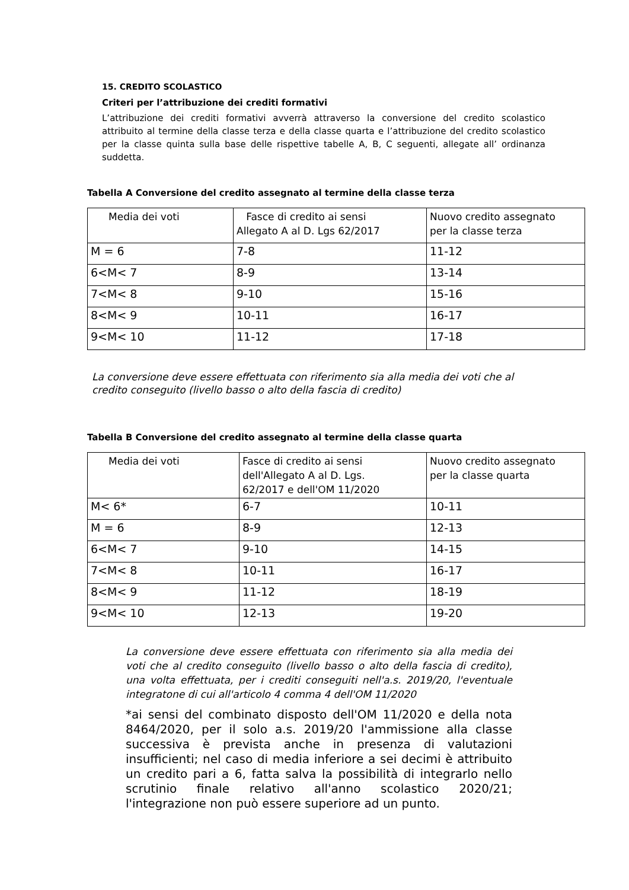15. CREDITO SCOLASTICO
Criteri per l’attribuzione dei crediti formativi
L’attribuzione dei crediti formativi avverrà attraverso la conversione del credito scolastico attribuito al termine della classe terza e della classe quarta e l’attribuzione del credito scolastico per la classe quinta sulla base delle rispettive tabelle A, B, C seguenti, allegate all’ ordinanza suddetta.
Tabella A Conversione del credito assegnato al termine della classe terza
| Media dei voti | Fasce di credito ai sensi Allegato A al D. Lgs 62/2017 | Nuovo credito assegnato per la classe terza |
| M = 6 | 7-8 | 11-12 |
| 6<M< 7 | 8-9 | 13-14 |
| 7<M< 8 | 9-10 | 15-16 |
| 8<M< 9 | 10-11 | 16-17 |
| 9<M< 10 | 11-12 | 17-18 |
La conversione deve essere effettuata con riferimento sia alla media dei voti che al credito conseguito (livello basso o alto della fascia di credito)
Tabella B Conversione del credito assegnato al termine della classe quarta
| Media dei voti | Fasce di credito ai sensi dell'Allegato A al D. Lgs. 62/2017 e dell'OM 11/2020 | Nuovo credito assegnato per la classe quarta |
| M< 6* | 6-7 | 10-11 |
| M = 6 | 8-9 | 12-13 |
| 6<M< 7 | 9-10 | 14-15 |
| 7<M< 8 | 10-11 | 16-17 |
| 8<M< 9 | 11-12 | 18-19 |
| 9<M< 10 | 12-13 | 19-20 |
La conversione deve essere effettuata con riferimento sia alla media dei voti che al credito conseguito (livello basso o alto della fascia di credito), una volta effettuata, per i crediti conseguiti nell'a.s. 2019/20, l'eventuale integratone di cui all'articolo 4 comma 4 dell'OM 11/2020
*ai sensi del combinato disposto dell'OM 11/2020 e della nota 8464/2020, per il solo a.s. 2019/20 l'ammissione alla classe successiva è prevista anche in presenza di valutazioni insufficienti; nel caso di media inferiore a sei decimi è attribuito un credito pari a 6, fatta salva la possibilità di integrarlo nello scrutinio finale relativo all'anno scolastico 2020/21; l'integrazione non può essere superiore ad un punto.